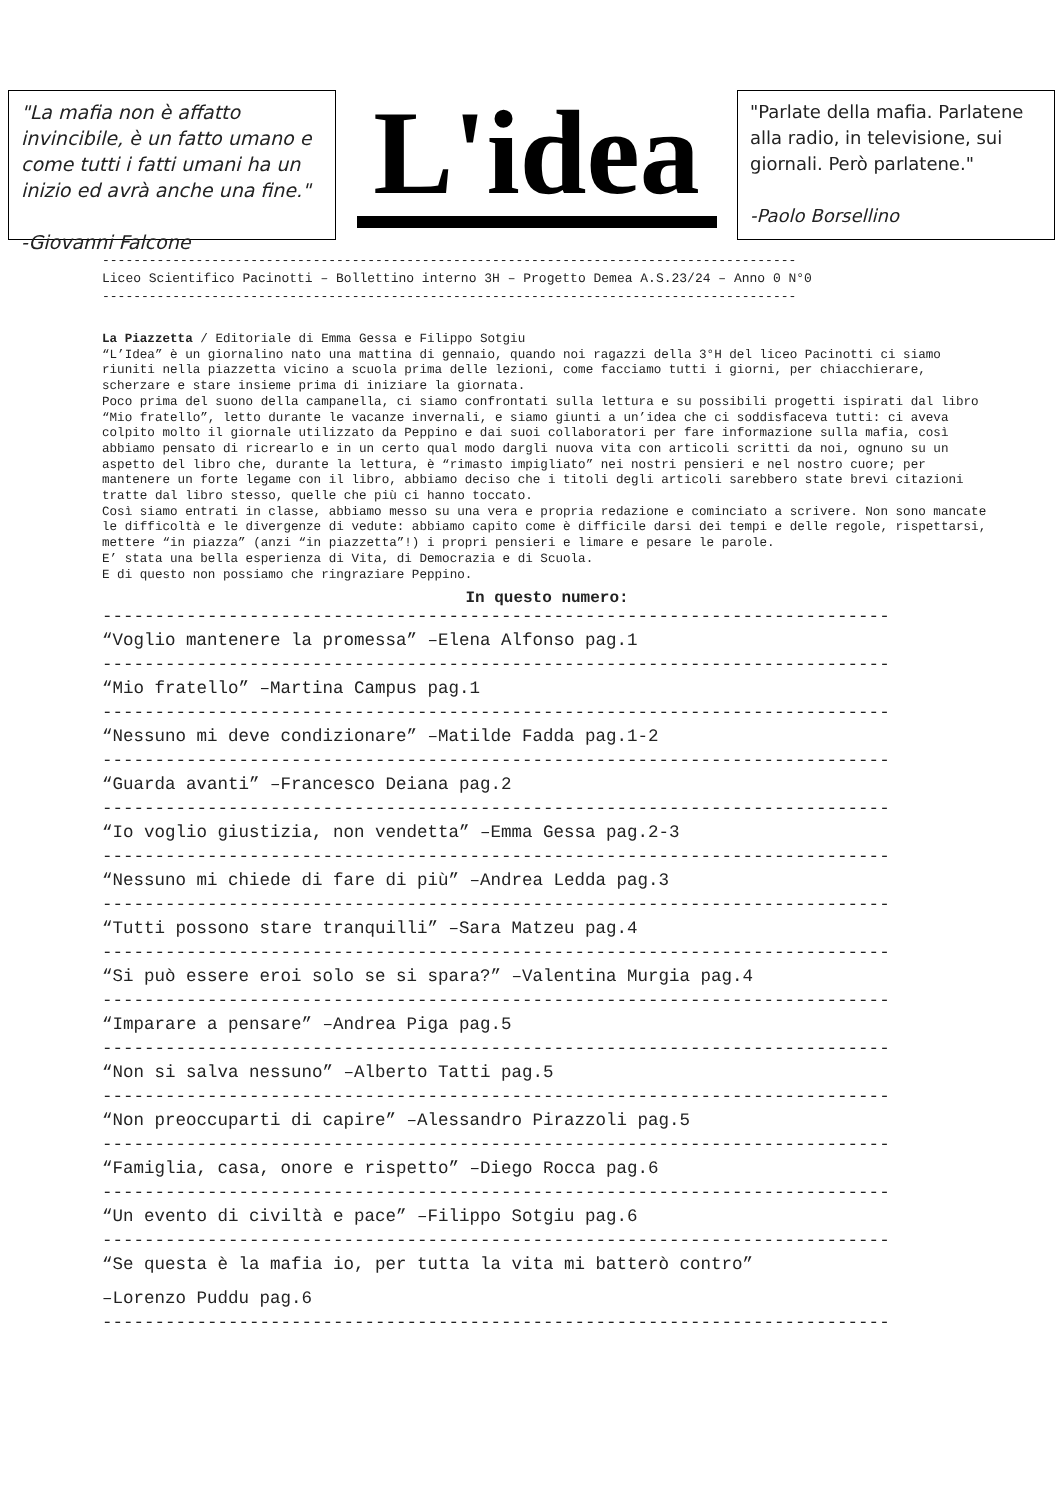"La mafia non è affatto invincibile, è un fatto umano e come tutti i fatti umani ha un inizio ed avrà anche una fine."
-Giovanni Falcone
L'idea
"Parlate della mafia. Parlatene alla radio, in televisione, sui giornali. Però parlatene."
-Paolo Borsellino
-----------------------------------------------------------------------------------------
Liceo Scientifico Pacinotti – Bollettino interno 3H – Progetto Demea A.S.23/24 – Anno 0 N°0
-----------------------------------------------------------------------------------------
La Piazzetta / Editoriale di Emma Gessa e Filippo Sotgiu
“L’Idea” è un giornalino nato una mattina di gennaio, quando noi ragazzi della 3°H del liceo Pacinotti ci siamo riuniti nella piazzetta vicino a scuola prima delle lezioni, come facciamo tutti i giorni, per chiacchierare, scherzare e stare insieme prima di iniziare la giornata.
Poco prima del suono della campanella, ci siamo confrontati sulla lettura e su possibili progetti ispirati dal libro “Mio fratello”, letto durante le vacanze invernali, e siamo giunti a un’idea che ci soddisfaceva tutti: ci aveva colpito molto il giornale utilizzato da Peppino e dai suoi collaboratori per fare informazione sulla mafia, così abbiamo pensato di ricrearlo e in un certo qual modo dargli nuova vita con articoli scritti da noi, ognuno su un aspetto del libro che, durante la lettura, è “rimasto impigliato” nei nostri pensieri e nel nostro cuore; per mantenere un forte legame con il libro, abbiamo deciso che i titoli degli articoli sarebbero state brevi citazioni tratte dal libro stesso, quelle che più ci hanno toccato.
Così siamo entrati in classe, abbiamo messo su una vera e propria redazione e cominciato a scrivere. Non sono mancate le difficoltà e le divergenze di vedute: abbiamo capito come è difficile darsi dei tempi e delle regole, rispettarsi, mettere “in piazza” (anzi “in piazzetta”!) i propri pensieri e limare e pesare le parole.
E’ stata una bella esperienza di Vita, di Democrazia e di Scuola.
E di questo non possiamo che ringraziare Peppino.
In questo numero:
---------------------------------------------------------------------------
“Voglio mantenere la promessa” –Elena Alfonso pag.1
---------------------------------------------------------------------------
“Mio fratello” –Martina Campus pag.1
---------------------------------------------------------------------------
“Nessuno mi deve condizionare” –Matilde Fadda pag.1-2
---------------------------------------------------------------------------
“Guarda avanti” –Francesco Deiana pag.2
---------------------------------------------------------------------------
“Io voglio giustizia, non vendetta” –Emma Gessa pag.2-3
---------------------------------------------------------------------------
“Nessuno mi chiede di fare di più” –Andrea Ledda pag.3
---------------------------------------------------------------------------
“Tutti possono stare tranquilli” –Sara Matzeu pag.4
---------------------------------------------------------------------------
“Si può essere eroi solo se si spara?” –Valentina Murgia pag.4
---------------------------------------------------------------------------
“Imparare a pensare” –Andrea Piga pag.5
---------------------------------------------------------------------------
“Non si salva nessuno” –Alberto Tatti pag.5
---------------------------------------------------------------------------
“Non preoccuparti di capire” –Alessandro Pirazzoli pag.5
---------------------------------------------------------------------------
“Famiglia, casa, onore e rispetto” –Diego Rocca pag.6
---------------------------------------------------------------------------
“Un evento di civiltà e pace” –Filippo Sotgiu pag.6
---------------------------------------------------------------------------
“Se questa è la mafia io, per tutta la vita mi batterò contro”
–Lorenzo Puddu pag.6
---------------------------------------------------------------------------